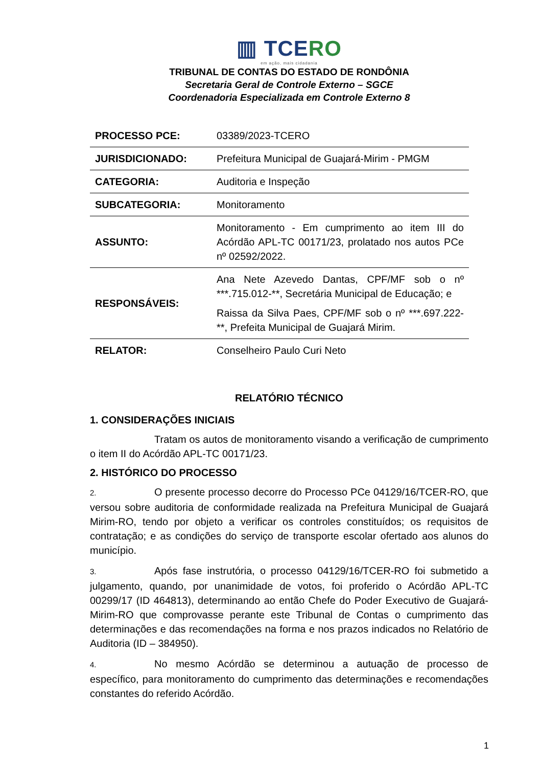▥ TCERO
em ação, mais cidadania
TRIBUNAL DE CONTAS DO ESTADO DE RONDÔNIA
Secretaria Geral de Controle Externo – SGCE
Coordenadoria Especializada em Controle Externo 8
| PROCESSO PCE: | 03389/2023-TCERO |
| JURISDICIONADO: | Prefeitura Municipal de Guajará-Mirim - PMGM |
| CATEGORIA: | Auditoria e Inspeção |
| SUBCATEGORIA: | Monitoramento |
| ASSUNTO: | Monitoramento - Em cumprimento ao item III do Acórdão APL-TC 00171/23, prolatado nos autos PCe nº 02592/2022. |
| RESPONSÁVEIS: | Ana Nete Azevedo Dantas, CPF/MF sob o nº ***.715.012-**, Secretária Municipal de Educação; e Raissa da Silva Paes, CPF/MF sob o nº ***.697.222-**, Prefeita Municipal de Guajará Mirim. |
| RELATOR: | Conselheiro Paulo Curi Neto |
RELATÓRIO TÉCNICO
1. CONSIDERAÇÕES INICIAIS
Tratam os autos de monitoramento visando a verificação de cumprimento o item II do Acórdão APL-TC 00171/23.
2. HISTÓRICO DO PROCESSO
2. O presente processo decorre do Processo PCe 04129/16/TCER-RO, que versou sobre auditoria de conformidade realizada na Prefeitura Municipal de Guajará Mirim-RO, tendo por objeto a verificar os controles constituídos; os requisitos de contratação; e as condições do serviço de transporte escolar ofertado aos alunos do município.
3. Após fase instrutória, o processo 04129/16/TCER-RO foi submetido a julgamento, quando, por unanimidade de votos, foi proferido o Acórdão APL-TC 00299/17 (ID 464813), determinando ao então Chefe do Poder Executivo de Guajará-Mirim-RO que comprovasse perante este Tribunal de Contas o cumprimento das determinações e das recomendações na forma e nos prazos indicados no Relatório de Auditoria (ID – 384950).
4. No mesmo Acórdão se determinou a autuação de processo de específico, para monitoramento do cumprimento das determinações e recomendações constantes do referido Acórdão.
1